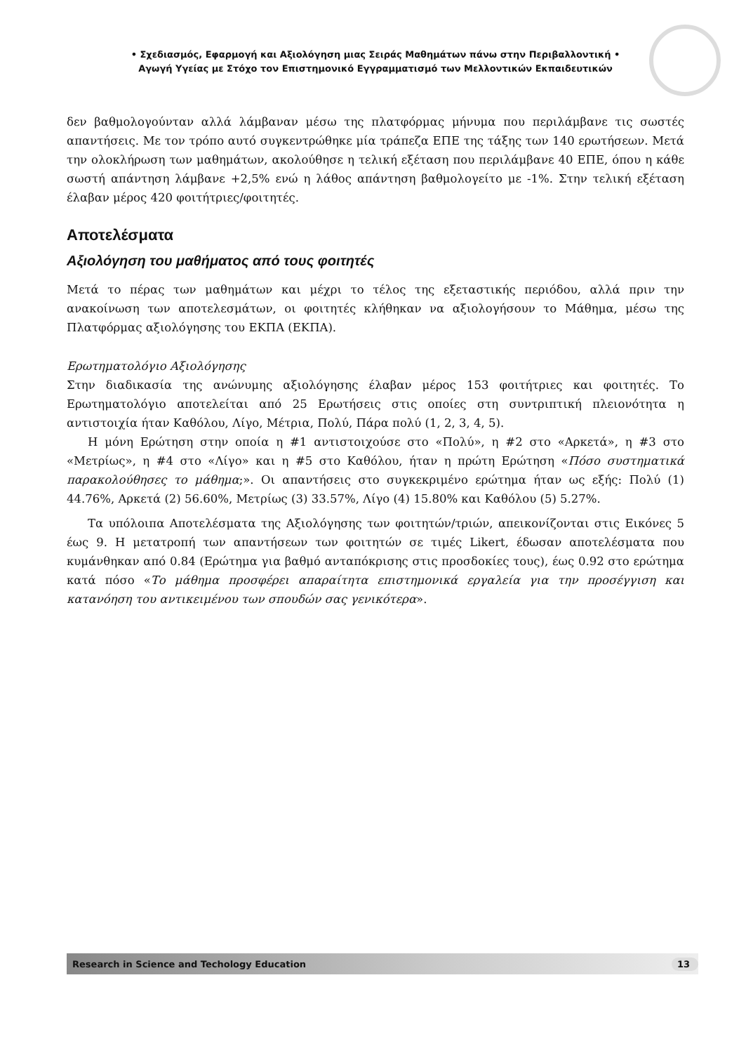• Σχεδιασμός, Εφαρμογή και Αξιολόγηση μιας Σειράς Μαθημάτων πάνω στην Περιβαλλοντική •
Αγωγή Υγείας με Στόχο τον Επιστημονικό Εγγραμματισμό των Μελλοντικών Εκπαιδευτικών
δεν βαθμολογούνταν αλλά λάμβαναν μέσω της πλατφόρμας μήνυμα που περιλάμβανε τις σωστές απαντήσεις. Με τον τρόπο αυτό συγκεντρώθηκε μία τράπεζα ΕΠΕ της τάξης των 140 ερωτήσεων. Μετά την ολοκλήρωση των μαθημάτων, ακολούθησε η τελική εξέταση που περιλάμβανε 40 ΕΠΕ, όπου η κάθε σωστή απάντηση λάμβανε +2,5% ενώ η λάθος απάντηση βαθμολογείτο με -1%. Στην τελική εξέταση έλαβαν μέρος 420 φοιτήτριες/φοιτητές.
Αποτελέσματα
Αξιολόγηση του μαθήματος από τους φοιτητές
Μετά το πέρας των μαθημάτων και μέχρι το τέλος της εξεταστικής περιόδου, αλλά πριν την ανακοίνωση των αποτελεσμάτων, οι φοιτητές κλήθηκαν να αξιολογήσουν το Μάθημα, μέσω της Πλατφόρμας αξιολόγησης του ΕΚΠΑ (ΕΚΠΑ).
Ερωτηματολόγιο Αξιολόγησης
Στην διαδικασία της ανώνυμης αξιολόγησης έλαβαν μέρος 153 φοιτήτριες και φοιτητές. Το Ερωτηματολόγιο αποτελείται από 25 Ερωτήσεις στις οποίες στη συντριπτική πλειονότητα η αντιστοιχία ήταν Καθόλου, Λίγο, Μέτρια, Πολύ, Πάρα πολύ (1, 2, 3, 4, 5).
Η μόνη Ερώτηση στην οποία η #1 αντιστοιχούσε στο «Πολύ», η #2 στο «Αρκετά», η #3 στο «Μετρίως», η #4 στο «Λίγο» και η #5 στο Καθόλου, ήταν η πρώτη Ερώτηση «Πόσο συστηματικά παρακολούθησες το μάθημα;». Οι απαντήσεις στο συγκεκριμένο ερώτημα ήταν ως εξής: Πολύ (1) 44.76%, Αρκετά (2) 56.60%, Μετρίως (3) 33.57%, Λίγο (4) 15.80% και Καθόλου (5) 5.27%.
Τα υπόλοιπα Αποτελέσματα της Αξιολόγησης των φοιτητών/τριών, απεικονίζονται στις Εικόνες 5 έως 9. Η μετατροπή των απαντήσεων των φοιτητών σε τιμές Likert, έδωσαν αποτελέσματα που κυμάνθηκαν από 0.84 (Ερώτημα για βαθμό ανταπόκρισης στις προσδοκίες τους), έως 0.92 στο ερώτημα κατά πόσο «Το μάθημα προσφέρει απαραίτητα επιστημονικά εργαλεία για την προσέγγιση και κατανόηση του αντικειμένου των σπουδών σας γενικότερα».
Research in Science and Techology Education 13